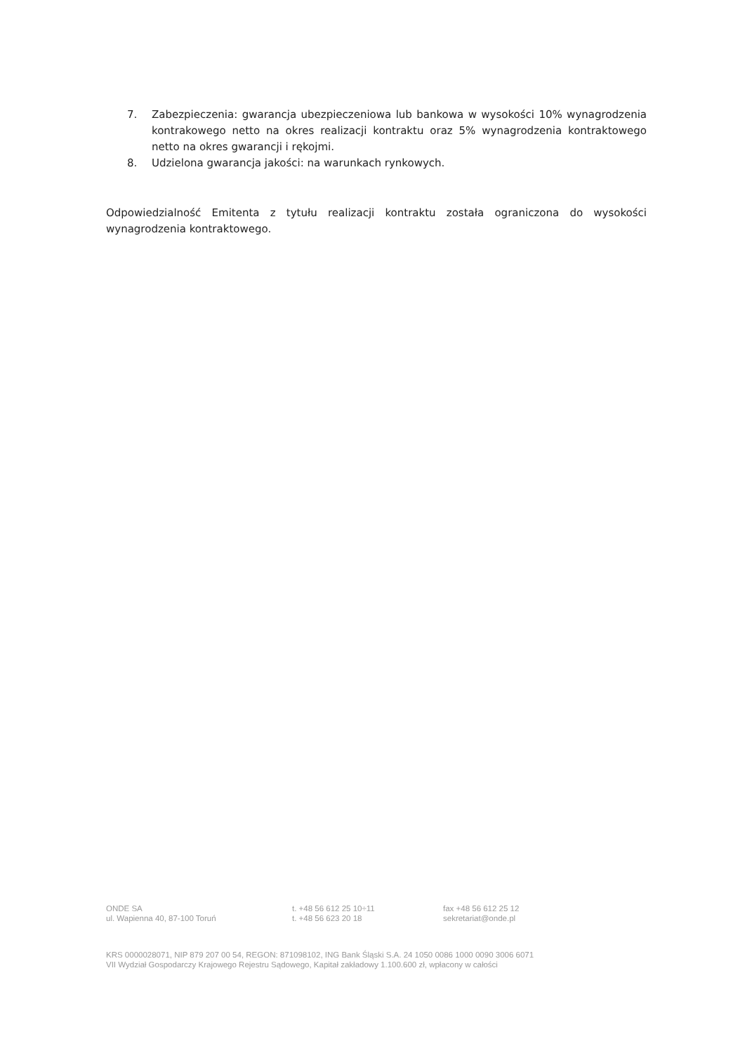7. Zabezpieczenia: gwarancja ubezpieczeniowa lub bankowa w wysokości 10% wynagrodzenia kontrakowego netto na okres realizacji kontraktu oraz 5% wynagrodzenia kontraktowego netto na okres gwarancji i rękojmi.
8. Udzielona gwarancja jakości: na warunkach rynkowych.
Odpowiedzialność Emitenta z tytułu realizacji kontraktu została ograniczona do wysokości wynagrodzenia kontraktowego.
ONDE SA
ul. Wapienna 40, 87-100 Toruń
t. +48 56 612 25 10÷11
t. +48 56 623 20 18
fax +48 56 612 25 12
sekretariat@onde.pl
KRS 0000028071, NIP 879 207 00 54, REGON: 871098102, ING Bank Śląski S.A. 24 1050 0086 1000 0090 3006 6071
VII Wydział Gospodarczy Krajowego Rejestru Sądowego, Kapitał zakładowy 1.100.600 zł, wpłacony w całości